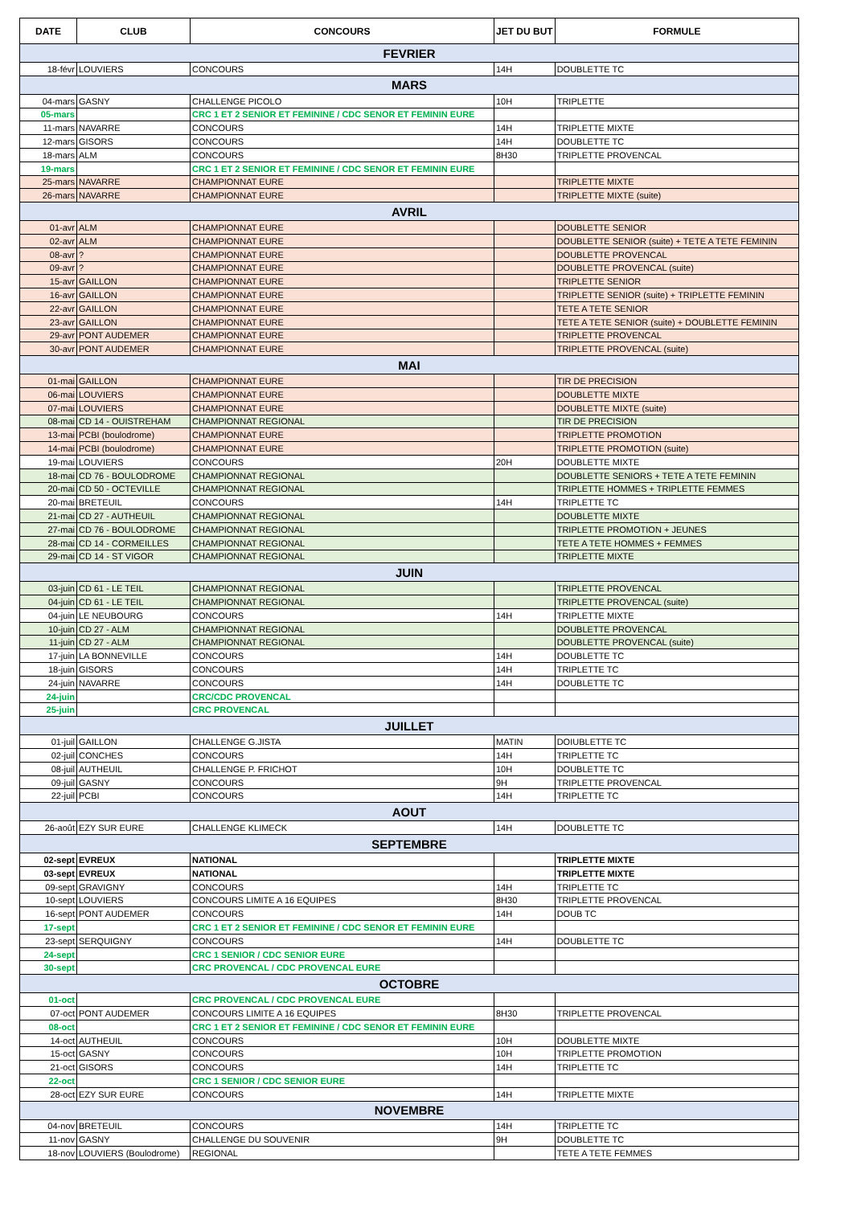| DATE | CLUB | CONCOURS | JET DU BUT | FORMULE |
| --- | --- | --- | --- | --- |
| FEVRIER | | | | |
| 18-févr | LOUVIERS | CONCOURS | 14H | DOUBLETTE TC |
| MARS | | | | |
| 04-mars | GASNY | CHALLENGE PICOLO | 10H | TRIPLETTE |
| 05-mars | | CRC 1 ET 2 SENIOR ET FEMININE / CDC SENOR ET FEMININ EURE | | |
| 11-mars | NAVARRE | CONCOURS | 14H | TRIPLETTE MIXTE |
| 12-mars | GISORS | CONCOURS | 14H | DOUBLETTE TC |
| 18-mars | ALM | CONCOURS | 8H30 | TRIPLETTE PROVENCAL |
| 19-mars | | CRC 1 ET 2 SENIOR ET FEMININE / CDC SENOR ET FEMININ EURE | | |
| 25-mars | NAVARRE | CHAMPIONNAT EURE | | TRIPLETTE MIXTE |
| 26-mars | NAVARRE | CHAMPIONNAT EURE | | TRIPLETTE MIXTE (suite) |
| AVRIL | | | | |
| 01-avr | ALM | CHAMPIONNAT EURE | | DOUBLETTE SENIOR |
| 02-avr | ALM | CHAMPIONNAT EURE | | DOUBLETTE SENIOR (suite) + TETE A TETE FEMININ |
| 08-avr | ? | CHAMPIONNAT EURE | | DOUBLETTE PROVENCAL |
| 09-avr | ? | CHAMPIONNAT EURE | | DOUBLETTE PROVENCAL (suite) |
| 15-avr | GAILLON | CHAMPIONNAT EURE | | TRIPLETTE SENIOR |
| 16-avr | GAILLON | CHAMPIONNAT EURE | | TRIPLETTE SENIOR (suite) + TRIPLETTE FEMININ |
| 22-avr | GAILLON | CHAMPIONNAT EURE | | TETE A TETE SENIOR |
| 23-avr | GAILLON | CHAMPIONNAT EURE | | TETE A TETE SENIOR (suite) + DOUBLETTE FEMININ |
| 29-avr | PONT AUDEMER | CHAMPIONNAT EURE | | TRIPLETTE PROVENCAL |
| 30-avr | PONT AUDEMER | CHAMPIONNAT EURE | | TRIPLETTE PROVENCAL (suite) |
| MAI | | | | |
| 01-mai | GAILLON | CHAMPIONNAT EURE | | TIR DE PRECISION |
| 06-mai | LOUVIERS | CHAMPIONNAT EURE | | DOUBLETTE MIXTE |
| 07-mai | LOUVIERS | CHAMPIONNAT EURE | | DOUBLETTE MIXTE (suite) |
| 08-mai | CD 14 - OUISTREHAM | CHAMPIONNAT REGIONAL | | TIR DE PRECISION |
| 13-mai | PCBI (boulodrome) | CHAMPIONNAT EURE | | TRIPLETTE PROMOTION |
| 14-mai | PCBI (boulodrome) | CHAMPIONNAT EURE | | TRIPLETTE PROMOTION (suite) |
| 19-mai | LOUVIERS | CONCOURS | 20H | DOUBLETTE MIXTE |
| 18-mai | CD 76 - BOULODROME | CHAMPIONNAT REGIONAL | | DOUBLETTE SENIORS + TETE A TETE FEMININ |
| 20-mai | CD 50 - OCTEVILLE | CHAMPIONNAT REGIONAL | | TRIPLETTE HOMMES + TRIPLETTE FEMMES |
| 20-mai | BRETEUIL | CONCOURS | 14H | TRIPLETTE TC |
| 21-mai | CD 27 - AUTHEUIL | CHAMPIONNAT REGIONAL | | DOUBLETTE MIXTE |
| 27-mai | CD 76 - BOULODROME | CHAMPIONNAT REGIONAL | | TRIPLETTE PROMOTION + JEUNES |
| 28-mai | CD 14 - CORMEILLES | CHAMPIONNAT REGIONAL | | TETE A TETE HOMMES + FEMMES |
| 29-mai | CD 14 - ST VIGOR | CHAMPIONNAT REGIONAL | | TRIPLETTE MIXTE |
| JUIN | | | | |
| 03-juin | CD 61 - LE TEIL | CHAMPIONNAT REGIONAL | | TRIPLETTE PROVENCAL |
| 04-juin | CD 61 - LE TEIL | CHAMPIONNAT REGIONAL | | TRIPLETTE PROVENCAL (suite) |
| 04-juin | LE NEUBOURG | CONCOURS | 14H | TRIPLETTE MIXTE |
| 10-juin | CD 27 - ALM | CHAMPIONNAT REGIONAL | | DOUBLETTE PROVENCAL |
| 11-juin | CD 27 - ALM | CHAMPIONNAT REGIONAL | | DOUBLETTE PROVENCAL (suite) |
| 17-juin | LA BONNEVILLE | CONCOURS | 14H | DOUBLETTE TC |
| 18-juin | GISORS | CONCOURS | 14H | TRIPLETTE TC |
| 24-juin | NAVARRE | CONCOURS | 14H | DOUBLETTE TC |
| 24-juin | | CRC/CDC PROVENCAL | | |
| 25-juin | | CRC PROVENCAL | | |
| JUILLET | | | | |
| 01-juil | GAILLON | CHALLENGE G.JISTA | MATIN | DOIUBLETTE TC |
| 02-juil | CONCHES | CONCOURS | 14H | TRIPLETTE TC |
| 08-juil | AUTHEUIL | CHALLENGE P. FRICHOT | 10H | DOUBLETTE TC |
| 09-juil | GASNY | CONCOURS | 9H | TRIPLETTE PROVENCAL |
| 22-juil | PCBI | CONCOURS | 14H | TRIPLETTE TC |
| AOUT | | | | |
| 26-août | EZY SUR EURE | CHALLENGE KLIMECK | 14H | DOUBLETTE TC |
| SEPTEMBRE | | | | |
| 02-sept | EVREUX | NATIONAL | | TRIPLETTE MIXTE |
| 03-sept | EVREUX | NATIONAL | | TRIPLETTE MIXTE |
| 09-sept | GRAVIGNY | CONCOURS | 14H | TRIPLETTE TC |
| 10-sept | LOUVIERS | CONCOURS LIMITE A 16 EQUIPES | 8H30 | TRIPLETTE PROVENCAL |
| 16-sept | PONT AUDEMER | CONCOURS | 14H | DOUB TC |
| 17-sept | | CRC 1 ET 2 SENIOR ET FEMININE / CDC SENOR ET FEMININ EURE | | |
| 23-sept | SERQUIGNY | CONCOURS | 14H | DOUBLETTE TC |
| 24-sept | | CRC 1 SENIOR / CDC SENIOR EURE | | |
| 30-sept | | CRC PROVENCAL / CDC PROVENCAL EURE | | |
| OCTOBRE | | | | |
| 01-oct | | CRC PROVENCAL / CDC PROVENCAL EURE | | |
| 07-oct | PONT AUDEMER | CONCOURS LIMITE A 16 EQUIPES | 8H30 | TRIPLETTE PROVENCAL |
| 08-oct | | CRC 1 ET 2 SENIOR ET FEMININE / CDC SENOR ET FEMININ EURE | | |
| 14-oct | AUTHEUIL | CONCOURS | 10H | DOUBLETTE MIXTE |
| 15-oct | GASNY | CONCOURS | 10H | TRIPLETTE PROMOTION |
| 21-oct | GISORS | CONCOURS | 14H | TRIPLETTE TC |
| 22-oct | | CRC 1 SENIOR / CDC SENIOR EURE | | |
| 28-oct | EZY SUR EURE | CONCOURS | 14H | TRIPLETTE MIXTE |
| NOVEMBRE | | | | |
| 04-nov | BRETEUIL | CONCOURS | 14H | TRIPLETTE TC |
| 11-nov | GASNY | CHALLENGE DU SOUVENIR | 9H | DOUBLETTE TC |
| 18-nov | LOUVIERS (Boulodrome) | REGIONAL | | TETE A TETE FEMMES |